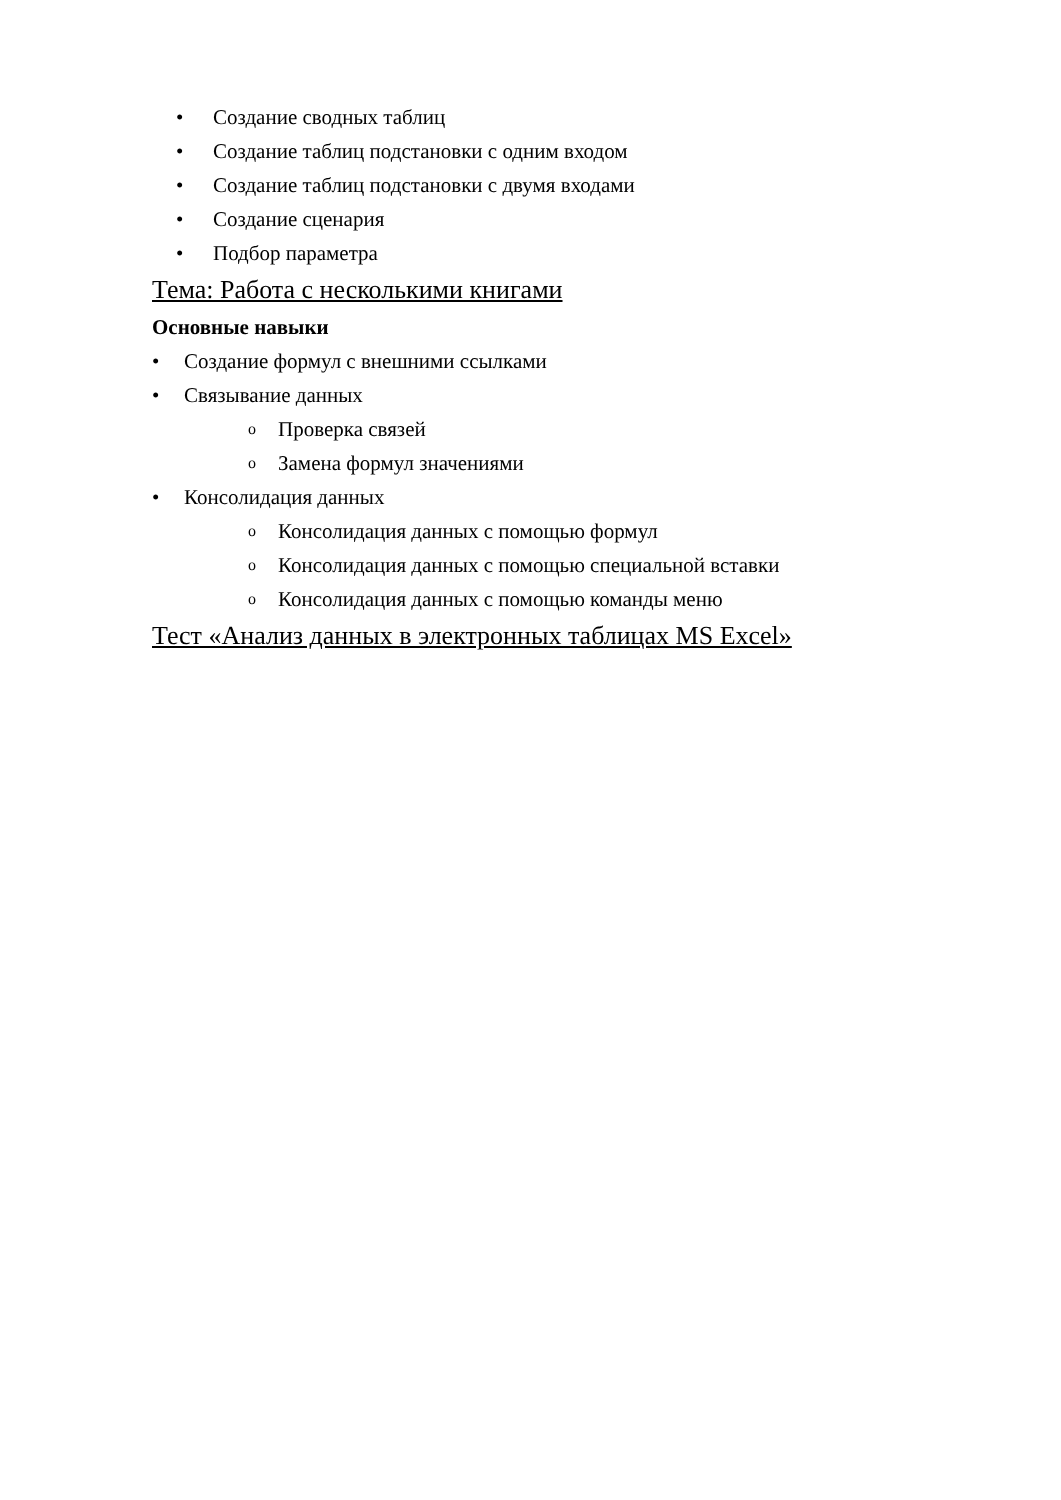• Создание сводных таблиц
• Создание таблиц подстановки с одним входом
• Создание таблиц подстановки с двумя входами
• Создание сценария
• Подбор параметра
Тема: Работа с несколькими книгами
Основные навыки
• Создание формул с внешними ссылками
• Связывание данных
o Проверка связей
o Замена формул значениями
• Консолидация данных
o Консолидация данных с помощью формул
o Консолидация данных с помощью специальной вставки
o Консолидация данных с помощью команды меню
Тест «Анализ данных в электронных таблицах MS Excel»